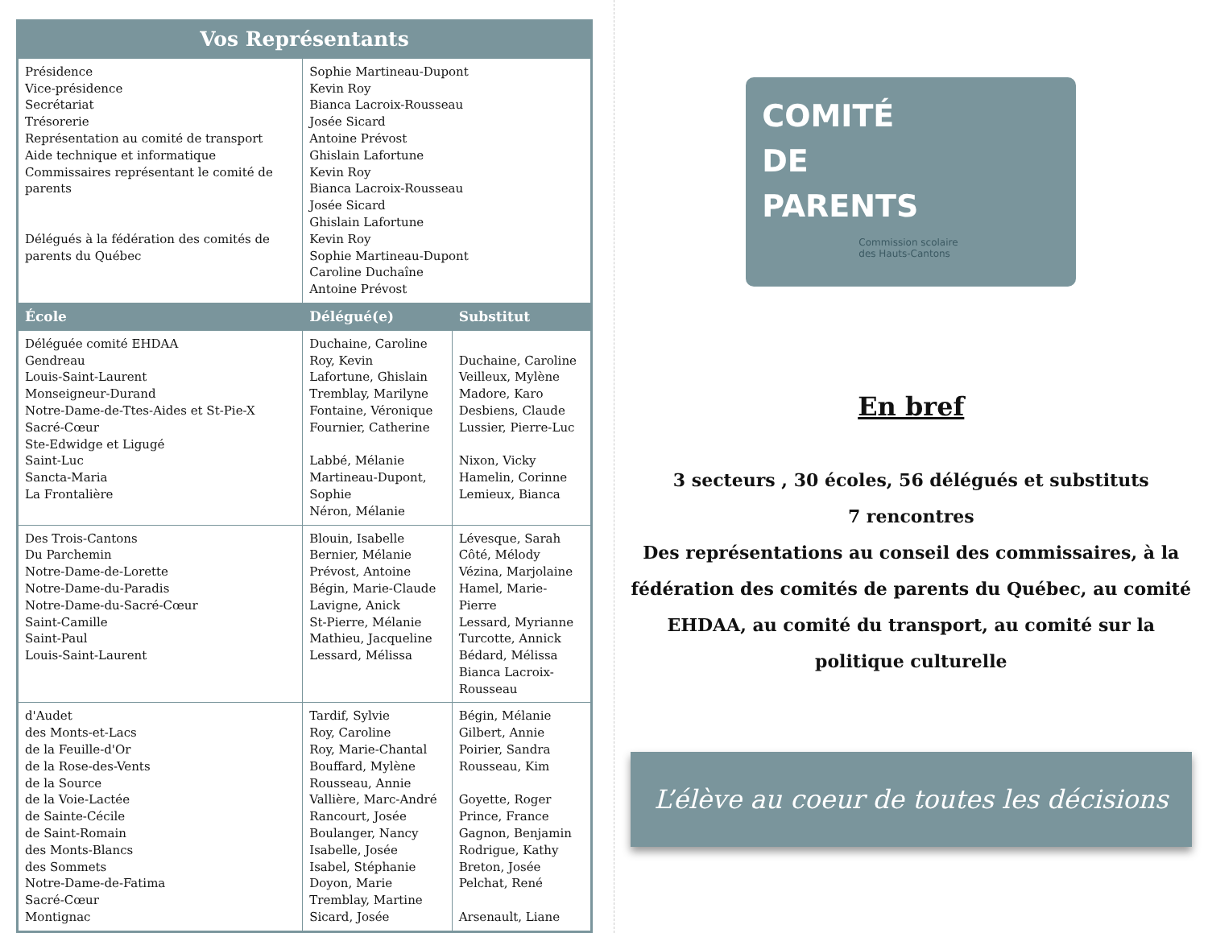| Vos Représentants | | |
| --- | --- | --- |
| Présidence Vice-présidence Secrétariat Trésorerie Représentation au comité de transport Aide technique et informatique Commissaires représentant le comité de parents Délégués à la fédération des comités de parents du Québec | Sophie Martineau-Dupont Kevin Roy Bianca Lacroix-Rousseau Josée Sicard Antoine Prévost Ghislain Lafortune Kevin Roy Bianca Lacroix-Rousseau Josée Sicard Ghislain Lafortune Kevin Roy Sophie Martineau-Dupont Caroline Duchaîne Antoine Prévost | |
| École | Délégué(e) | Substitut |
| Déléguée comité EHDAA Gendreau Louis-Saint-Laurent Monseigneur-Durand Notre-Dame-de-Ttes-Aides et St-Pie-X Sacré-Cœur Ste-Edwidge et Ligugé Saint-Luc Sancta-Maria La Frontalière | Duchaine, Caroline Roy, Kevin Lafortune, Ghislain Tremblay, Marilyne Fontaine, Véronique Fournier, Catherine Labbé, Mélanie Martineau-Dupont, Sophie Néron, Mélanie | Duchaine, Caroline Veilleux, Mylène Madore, Karo Desbiens, Claude Lussier, Pierre-Luc Nixon, Vicky Hamelin, Corinne Lemieux, Bianca |
| Des Trois-Cantons Du Parchemin Notre-Dame-de-Lorette Notre-Dame-du-Paradis Notre-Dame-du-Sacré-Cœur Saint-Camille Saint-Paul Louis-Saint-Laurent | Blouin, Isabelle Bernier, Mélanie Prévost, Antoine Bégin, Marie-Claude Lavigne, Anick St-Pierre, Mélanie Mathieu, Jacqueline Lessard, Mélissa | Lévesque, Sarah Côté, Mélody Vézina, Marjolaine Hamel, Marie-Pierre Lessard, Myrianne Turcotte, Annick Bédard, Mélissa Bianca Lacroix-Rousseau |
| d'Audet des Monts-et-Lacs de la Feuille-d'Or de la Rose-des-Vents de la Source de la Voie-Lactée de Sainte-Cécile de Saint-Romain des Monts-Blancs des Sommets Notre-Dame-de-Fatima Sacré-Cœur Montignac | Tardif, Sylvie Roy, Caroline Roy, Marie-Chantal Bouffard, Mylène Rousseau, Annie Vallière, Marc-André Rancourt, Josée Boulanger, Nancy Isabelle, Josée Isabel, Stéphanie Doyon, Marie Tremblay, Martine Sicard, Josée | Bégin, Mélanie Gilbert, Annie Poirier, Sandra Rousseau, Kim Goyette, Roger Prince, France Gagnon, Benjamin Rodrigue, Kathy Breton, Josée Pelchat, René Arsenault, Liane |
COMITÉ
DE
PARENTS
Commission scolaire
des Hauts-Cantons
En bref
3 secteurs , 30 écoles, 56 délégués et substituts
7 rencontres
Des représentations au conseil des commissaires, à la fédération des comités de parents du Québec, au comité EHDAA, au comité du transport, au comité sur la politique culturelle
L’élève au coeur de toutes les décisions